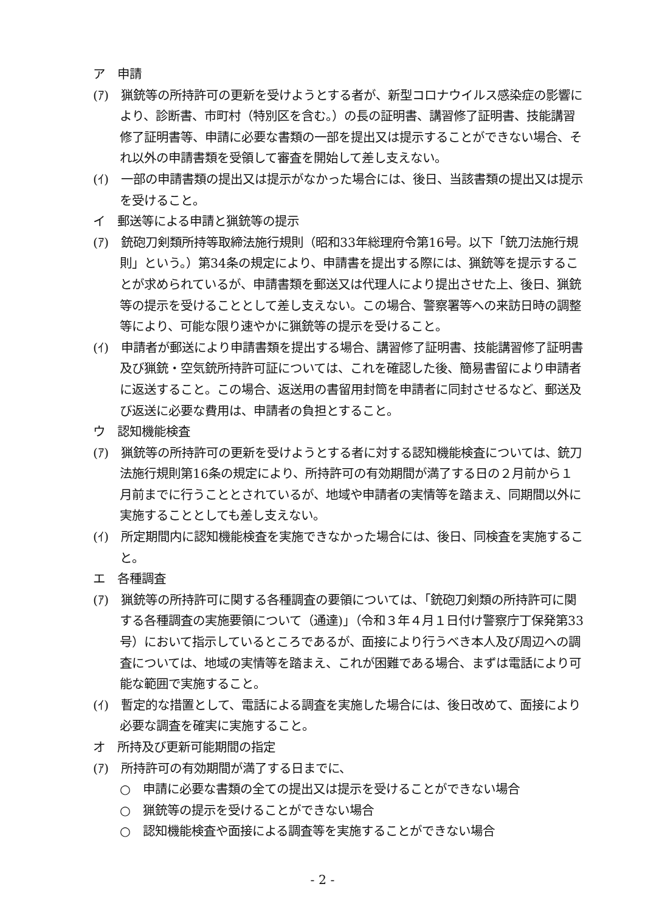ア　申請
(ｱ)　猟銃等の所持許可の更新を受けようとする者が、新型コロナウイルス感染症の影響により、診断書、市町村（特別区を含む。）の長の証明書、講習修了証明書、技能講習修了証明書等、申請に必要な書類の一部を提出又は提示することができない場合、それ以外の申請書類を受領して審査を開始して差し支えない。
(ｲ)　一部の申請書類の提出又は提示がなかった場合には、後日、当該書類の提出又は提示を受けること。
イ　郵送等による申請と猟銃等の提示
(ｱ)　銃砲刀剣類所持等取締法施行規則（昭和33年総理府令第16号。以下「銃刀法施行規則」という。）第34条の規定により、申請書を提出する際には、猟銃等を提示することが求められているが、申請書類を郵送又は代理人により提出させた上、後日、猟銃等の提示を受けることとして差し支えない。この場合、警察署等への来訪日時の調整等により、可能な限り速やかに猟銃等の提示を受けること。
(ｲ)　申請者が郵送により申請書類を提出する場合、講習修了証明書、技能講習修了証明書及び猟銃・空気銃所持許可証については、これを確認した後、簡易書留により申請者に返送すること。この場合、返送用の書留用封筒を申請者に同封させるなど、郵送及び返送に必要な費用は、申請者の負担とすること。
ウ　認知機能検査
(ｱ)　猟銃等の所持許可の更新を受けようとする者に対する認知機能検査については、銃刀法施行規則第16条の規定により、所持許可の有効期間が満了する日の２月前から１月前までに行うこととされているが、地域や申請者の実情等を踏まえ、同期間以外に実施することとしても差し支えない。
(ｲ)　所定期間内に認知機能検査を実施できなかった場合には、後日、同検査を実施すること。
エ　各種調査
(ｱ)　猟銃等の所持許可に関する各種調査の要領については、「銃砲刀剣類の所持許可に関する各種調査の実施要領について（通達)」（令和３年４月１日付け警察庁丁保発第33号）において指示しているところであるが、面接により行うべき本人及び周辺への調査については、地域の実情等を踏まえ、これが困難である場合、まずは電話により可能な範囲で実施すること。
(ｲ)　暫定的な措置として、電話による調査を実施した場合には、後日改めて、面接により必要な調査を確実に実施すること。
オ　所持及び更新可能期間の指定
(ｱ)　所持許可の有効期間が満了する日までに、
○　申請に必要な書類の全ての提出又は提示を受けることができない場合
○　猟銃等の提示を受けることができない場合
○　認知機能検査や面接による調査等を実施することができない場合
- 2 -